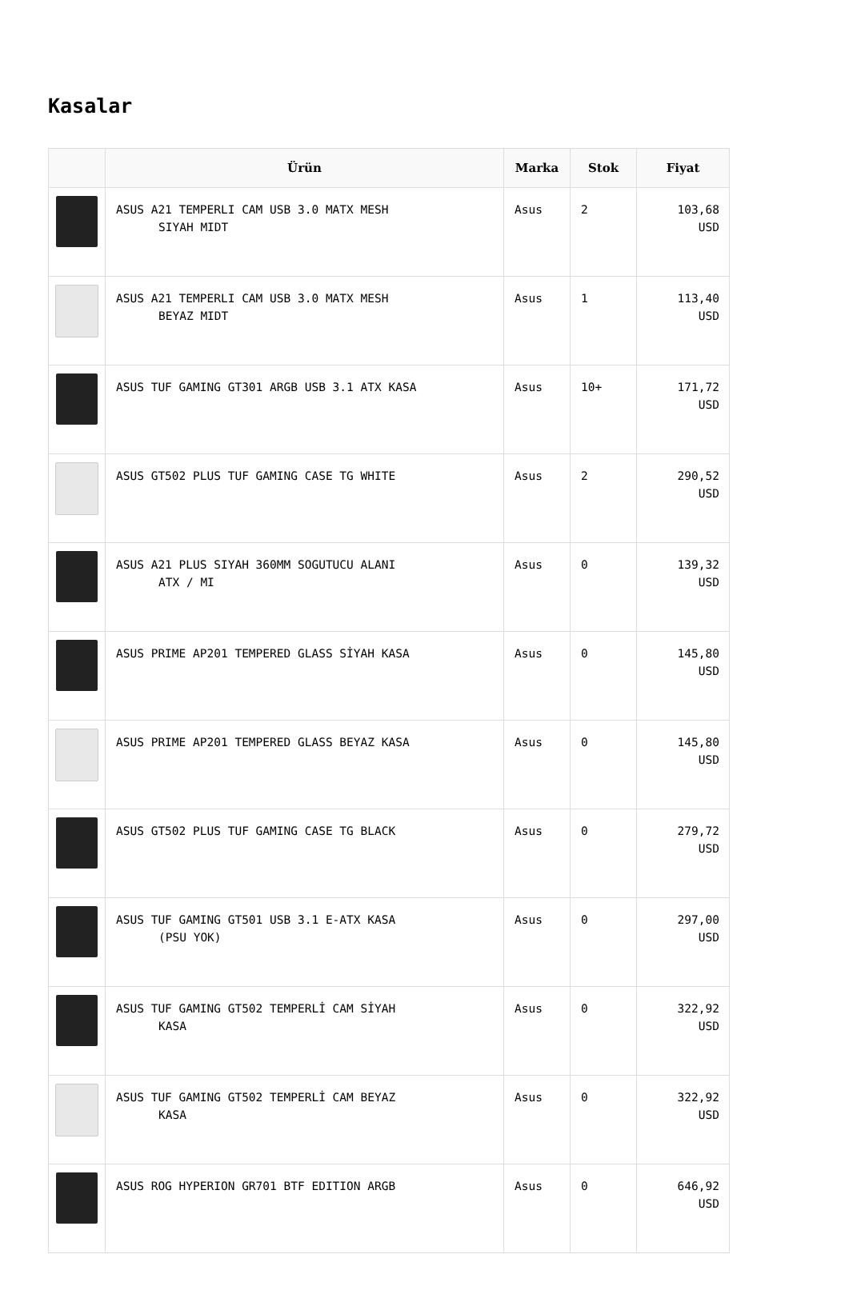Kasalar
| | Ürün | Marka | Stok | Fiyat |
| --- | --- | --- | --- | --- |
| | ASUS A21 TEMPERLI CAM USB 3.0 MATX MESH SIYAH MIDT | Asus | 2 | 103,68 USD |
| | ASUS A21 TEMPERLI CAM USB 3.0 MATX MESH BEYAZ MIDT | Asus | 1 | 113,40 USD |
| | ASUS TUF GAMING GT301 ARGB USB 3.1 ATX KASA | Asus | 10+ | 171,72 USD |
| | ASUS GT502 PLUS TUF GAMING CASE TG WHITE | Asus | 2 | 290,52 USD |
| | ASUS A21 PLUS SIYAH 360MM SOGUTUCU ALANI ATX / MI | Asus | 0 | 139,32 USD |
| | ASUS PRIME AP201 TEMPERED GLASS SİYAH KASA | Asus | 0 | 145,80 USD |
| | ASUS PRIME AP201 TEMPERED GLASS BEYAZ KASA | Asus | 0 | 145,80 USD |
| | ASUS GT502 PLUS TUF GAMING CASE TG BLACK | Asus | 0 | 279,72 USD |
| | ASUS TUF GAMING GT501 USB 3.1 E-ATX KASA (PSU YOK) | Asus | 0 | 297,00 USD |
| | ASUS TUF GAMING GT502 TEMPERLİ CAM SİYAH KASA | Asus | 0 | 322,92 USD |
| | ASUS TUF GAMING GT502 TEMPERLİ CAM BEYAZ KASA | Asus | 0 | 322,92 USD |
| | ASUS ROG HYPERION GR701 BTF EDITION ARGB | Asus | 0 | 646,92 USD |